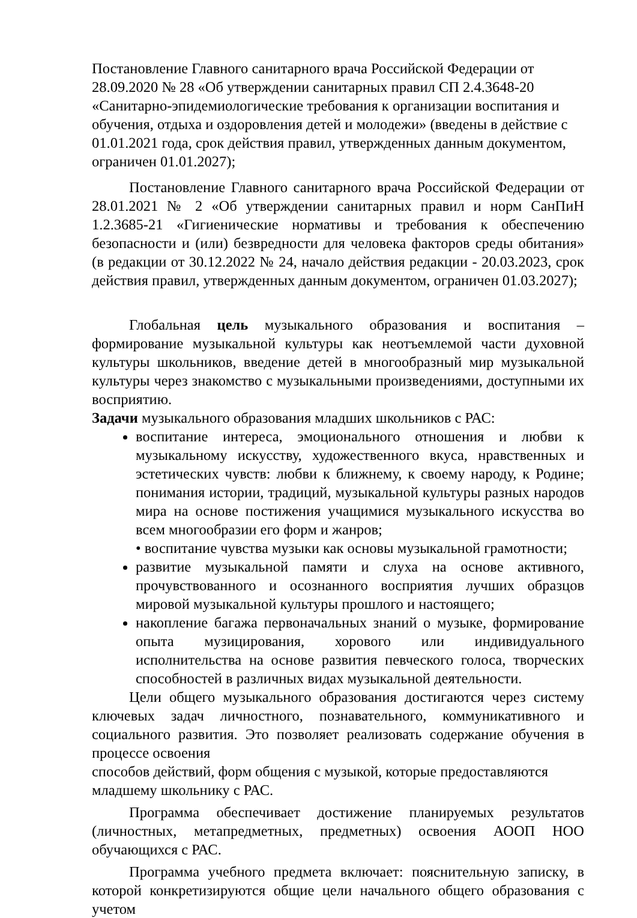Постановление Главного санитарного врача Российской Федерации от 28.09.2020 № 28 «Об утверждении санитарных правил СП 2.4.3648-20 «Санитарно-эпидемиологические требования к организации воспитания и обучения, отдыха и оздоровления детей и молодежи» (введены в действие с 01.01.2021 года, срок действия правил, утвержденных данным документом, ограничен 01.01.2027);
Постановление Главного санитарного врача Российской Федерации от 28.01.2021 № 2 «Об утверждении санитарных правил и норм СанПиН 1.2.3685-21 «Гигиенические нормативы и требования к обеспечению безопасности и (или) безвредности для человека факторов среды обитания» (в редакции от 30.12.2022 № 24, начало действия редакции - 20.03.2023, срок действия правил, утвержденных данным документом, ограничен 01.03.2027);
Глобальная цель музыкального образования и воспитания – формирование музыкальной культуры как неотъемлемой части духовной культуры школьников, введение детей в многообразный мир музыкальной культуры через знакомство с музыкальными произведениями, доступными их восприятию.
Задачи музыкального образования младших школьников с РАС:
воспитание интереса, эмоционального отношения и любви к музыкальному искусству, художественного вкуса, нравственных и эстетических чувств: любви к ближнему, к своему народу, к Родине; понимания истории, традиций, музыкальной культуры разных народов мира на основе постижения учащимися музыкального искусства во всем многообразии его форм и жанров;
• воспитание чувства музыки как основы музыкальной грамотности;
развитие музыкальной памяти и слуха на основе активного, прочувствованного и осознанного восприятия лучших образцов мировой музыкальной культуры прошлого и настоящего;
накопление багажа первоначальных знаний о музыке, формирование опыта музицирования, хорового или индивидуального исполнительства на основе развития певческого голоса, творческих способностей в различных видах музыкальной деятельности.
Цели общего музыкального образования достигаются через систему ключевых задач личностного, познавательного, коммуникативного и социального развития. Это позволяет реализовать содержание обучения в процессе освоения
способов действий, форм общения с музыкой, которые предоставляются младшему школьнику с РАС.
Программа обеспечивает достижение планируемых результатов (личностных, метапредметных, предметных) освоения АООП НОО обучающихся с РАС.
Программа учебного предмета включает: пояснительную записку, в которой конкретизируются общие цели начального общего образования с учетом